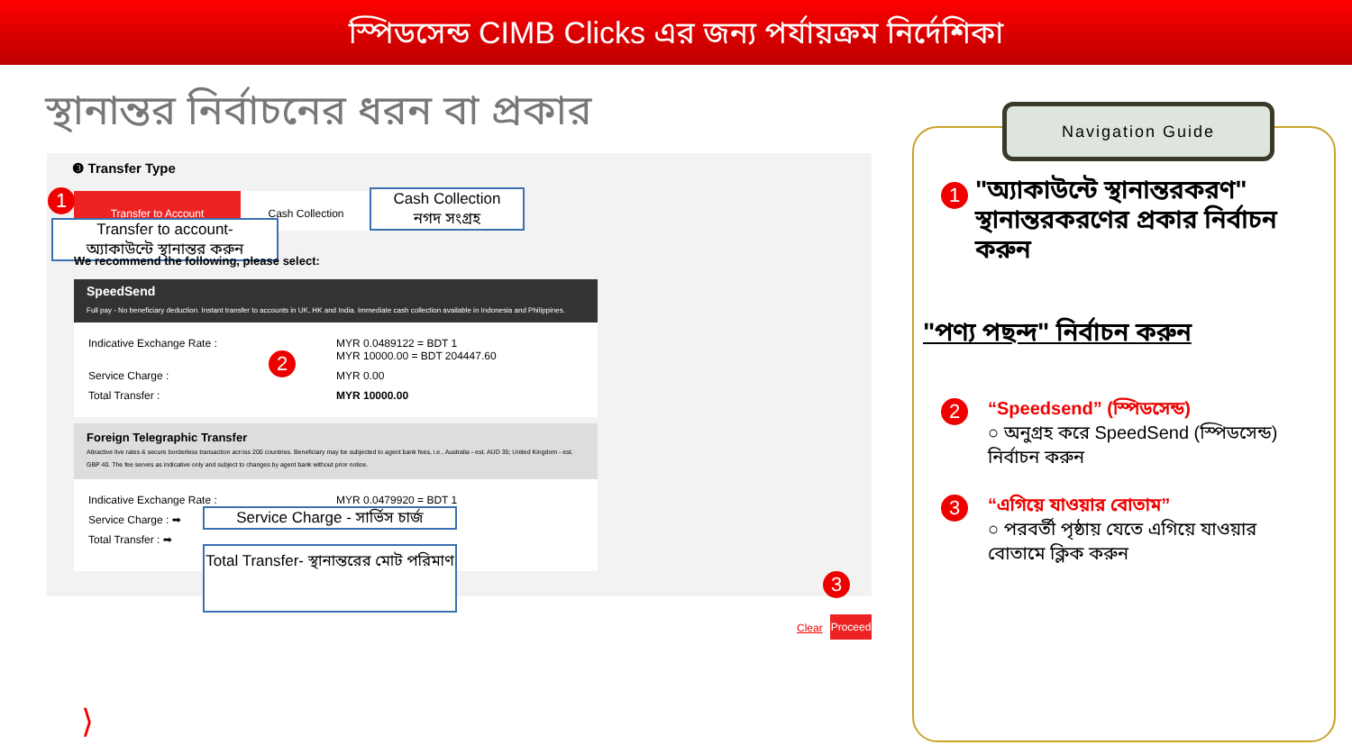স্পিডসেন্ড CIMB Clicks এর জন্য পর্যায়ক্রম নির্দেশিকা
স্থানান্তর নির্বাচনের ধরন বা প্রকার
❸ Transfer Type
Transfer to Account Cash Collection
Cash Collection
নগদ সংগ্রহ
Transfer to account-
অ্যাকাউন্টে স্থানান্তর করুন
We recommend the following, please select:
SpeedSend
Full pay - No beneficiary deduction. Instant transfer to accounts in UK, HK and India. Immediate cash collection available in Indonesia and Philippines.
Indicative Exchange Rate : MYR 0.0489122 = BDT 1
MYR 10000.00 = BDT 204447.60
Service Charge : MYR 0.00
Total Transfer : MYR 10000.00
Foreign Telegraphic Transfer
Attractive live rates & secure borderless transaction across 200 countries. Beneficiary may be subjected to agent bank fees, i.e., Australia - est. AUD 35; United Kingdom - est. GBP 40. The fee serves as indicative only and subject to changes by agent bank without prior notice.
Indicative Exchange Rate : MYR 0.0479920 = BDT 1
Service Charge : ➡
Total Transfer : ➡
Service Charge - সার্ভিস চার্জ
Total Transfer- স্থানান্তরের মোট পরিমাণ
1
2
3
Clear
Proceed
⟩
1
"অ্যাকাউন্টে স্থানান্তরকরণ" স্থানান্তরকরণের প্রকার নির্বাচন করুন
"পণ্য পছন্দ" নির্বাচন করুন
2
“Speedsend” (স্পিডসেন্ড)
○ অনুগ্রহ করে SpeedSend (স্পিডসেন্ড) নির্বাচন করুন
3
“এগিয়ে যাওয়ার বোতাম”
○ পরবর্তী পৃষ্ঠায় যেতে এগিয়ে যাওয়ার বোতামে ক্লিক করুন
Navigation Guide